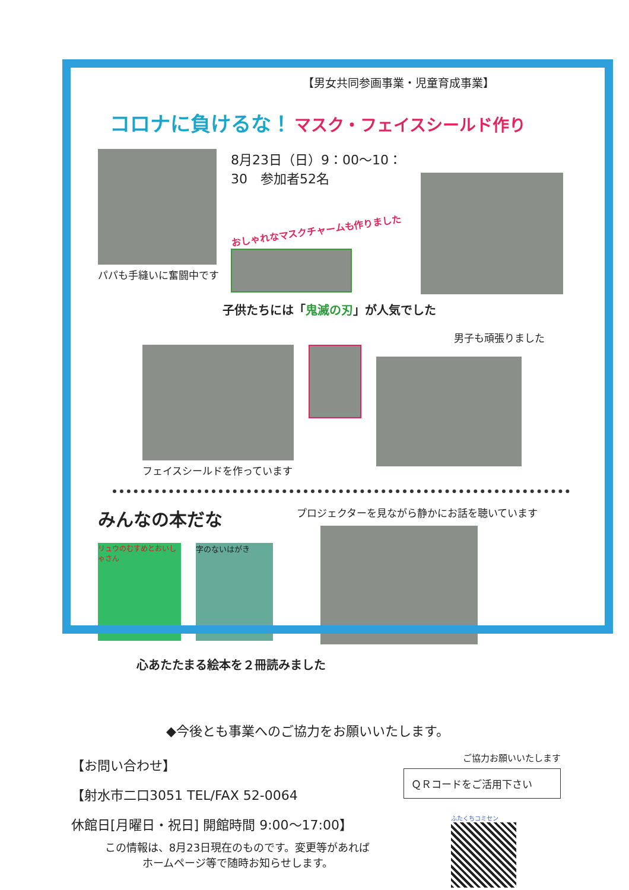【男女共同参画事業・児童育成事業】
コロナに負けるな！ マスク・フェイスシールド作り
パパも手縫いに奮闘中です
8月23日（日）9：00～10：30　参加者52名
おしゃれなマスクチャームも作りました
子供たちには「鬼滅の刃」が人気でした
男子も頑張りました
フェイスシールドを作っています
みんなの本だな
リュウのむすめとおいしゃさん
字のないはがき
プロジェクターを見ながら静かにお話を聴いています
心あたたまる絵本を２冊読みました
◆今後とも事業へのご協力をお願いいたします。
【お問い合わせ】
【射水市二口3051 TEL/FAX 52-0064
休館日[月曜日・祝日] 開館時間 9:00～17:00】
この情報は、8月23日現在のものです。変更等があれば
ホームページ等で随時お知らせします。
ご協力お願いいたします
ＱＲコードをご活用下さい
ふたくちコミセン